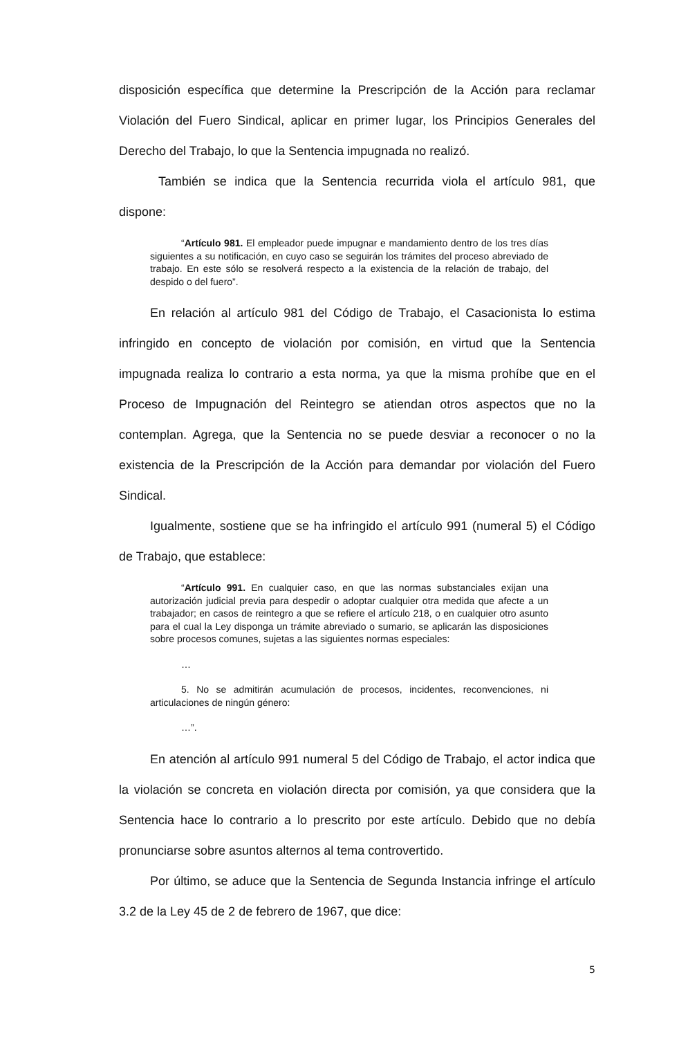disposición específica que determine la Prescripción de la Acción para reclamar Violación del Fuero Sindical, aplicar en primer lugar, los Principios Generales del Derecho del Trabajo, lo que la Sentencia impugnada no realizó.
También se indica que la Sentencia recurrida viola el artículo 981, que dispone:
“Artículo 981. El empleador puede impugnar e mandamiento dentro de los tres días siguientes a su notificación, en cuyo caso se seguirán los trámites del proceso abreviado de trabajo. En este sólo se resolverá respecto a la existencia de la relación de trabajo, del despido o del fuero”.
En relación al artículo 981 del Código de Trabajo, el Casacionista lo estima infringido en concepto de violación por comisión, en virtud que la Sentencia impugnada realiza lo contrario a esta norma, ya que la misma prohíbe que en el Proceso de Impugnación del Reintegro se atiendan otros aspectos que no la contemplan. Agrega, que la Sentencia no se puede desviar a reconocer o no la existencia de la Prescripción de la Acción para demandar por violación del Fuero Sindical.
Igualmente, sostiene que se ha infringido el artículo 991 (numeral 5) el Código de Trabajo, que establece:
“Artículo 991. En cualquier caso, en que las normas substanciales exijan una autorización judicial previa para despedir o adoptar cualquier otra medida que afecte a un trabajador; en casos de reintegro a que se refiere el artículo 218, o en cualquier otro asunto para el cual la Ley disponga un trámite abreviado o sumario, se aplicarán las disposiciones sobre procesos comunes, sujetas a las siguientes normas especiales:
…
5. No se admitirán acumulación de procesos, incidentes, reconvenciones, ni articulaciones de ningún género:
…”.
En atención al artículo 991 numeral 5 del Código de Trabajo, el actor indica que la violación se concreta en violación directa por comisión, ya que considera que la Sentencia hace lo contrario a lo prescrito por este artículo. Debido que no debía pronunciarse sobre asuntos alternos al tema controvertido.
Por último, se aduce que la Sentencia de Segunda Instancia infringe el artículo 3.2 de la Ley 45 de 2 de febrero de 1967, que dice:
5